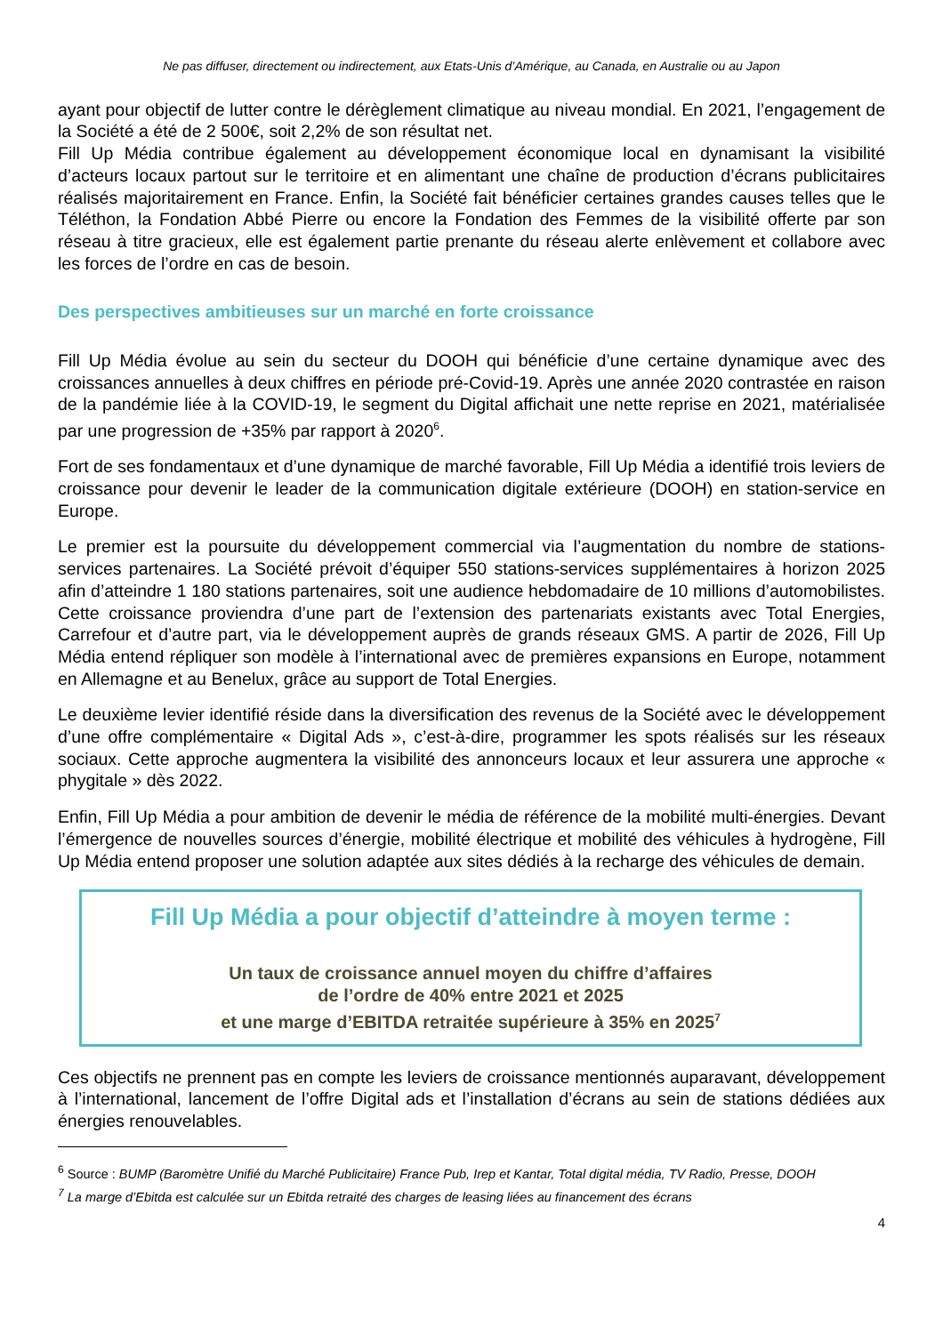Ne pas diffuser, directement ou indirectement, aux Etats-Unis d’Amérique, au Canada, en Australie ou au Japon
ayant pour objectif de lutter contre le dérèglement climatique au niveau mondial. En 2021, l’engagement de la Société a été de 2 500€, soit 2,2% de son résultat net.
Fill Up Média contribue également au développement économique local en dynamisant la visibilité d’acteurs locaux partout sur le territoire et en alimentant une chaîne de production d’écrans publicitaires réalisés majoritairement en France. Enfin, la Société fait bénéficier certaines grandes causes telles que le Téléthon, la Fondation Abbé Pierre ou encore la Fondation des Femmes de la visibilité offerte par son réseau à titre gracieux, elle est également partie prenante du réseau alerte enlèvement et collabore avec les forces de l’ordre en cas de besoin.
Des perspectives ambitieuses sur un marché en forte croissance
Fill Up Média évolue au sein du secteur du DOOH qui bénéficie d’une certaine dynamique avec des croissances annuelles à deux chiffres en période pré-Covid-19. Après une année 2020 contrastée en raison de la pandémie liée à la COVID-19, le segment du Digital affichait une nette reprise en 2021, matérialisée par une progression de +35% par rapport à 2020<sup>6</sup>.
Fort de ses fondamentaux et d’une dynamique de marché favorable, Fill Up Média a identifié trois leviers de croissance pour devenir le leader de la communication digitale extérieure (DOOH) en station-service en Europe.
Le premier est la poursuite du développement commercial via l’augmentation du nombre de stations-services partenaires. La Société prévoit d’équiper 550 stations-services supplémentaires à horizon 2025 afin d’atteindre 1 180 stations partenaires, soit une audience hebdomadaire de 10 millions d’automobilistes. Cette croissance proviendra d’une part de l’extension des partenariats existants avec Total Energies, Carrefour et d’autre part, via le développement auprès de grands réseaux GMS. A partir de 2026, Fill Up Média entend répliquer son modèle à l’international avec de premières expansions en Europe, notamment en Allemagne et au Benelux, grâce au support de Total Energies.
Le deuxième levier identifié réside dans la diversification des revenus de la Société avec le développement d’une offre complémentaire « Digital Ads », c’est-à-dire, programmer les spots réalisés sur les réseaux sociaux. Cette approche augmentera la visibilité des annonceurs locaux et leur assurera une approche « phygitale » dès 2022.
Enfin, Fill Up Média a pour ambition de devenir le média de référence de la mobilité multi-énergies. Devant l’émergence de nouvelles sources d’énergie, mobilité électrique et mobilité des véhicules à hydrogène, Fill Up Média entend proposer une solution adaptée aux sites dédiés à la recharge des véhicules de demain.
Fill Up Média a pour objectif d’atteindre à moyen terme :
Un taux de croissance annuel moyen du chiffre d’affaires
de l’ordre de 40% entre 2021 et 2025
et une marge d’EBITDA retraitée supérieure à 35% en 2025<sup>7</sup>
Ces objectifs ne prennent pas en compte les leviers de croissance mentionnés auparavant, développement à l’international, lancement de l’offre Digital ads et l’installation d’écrans au sein de stations dédiées aux énergies renouvelables.
<sup>6</sup> Source : BUMP (Baromètre Unifié du Marché Publicitaire) France Pub, Irep et Kantar, Total digital média, TV Radio, Presse, DOOH
<sup>7</sup> La marge d’Ebitda est calculée sur un Ebitda retraité des charges de leasing liées au financement des écrans
4